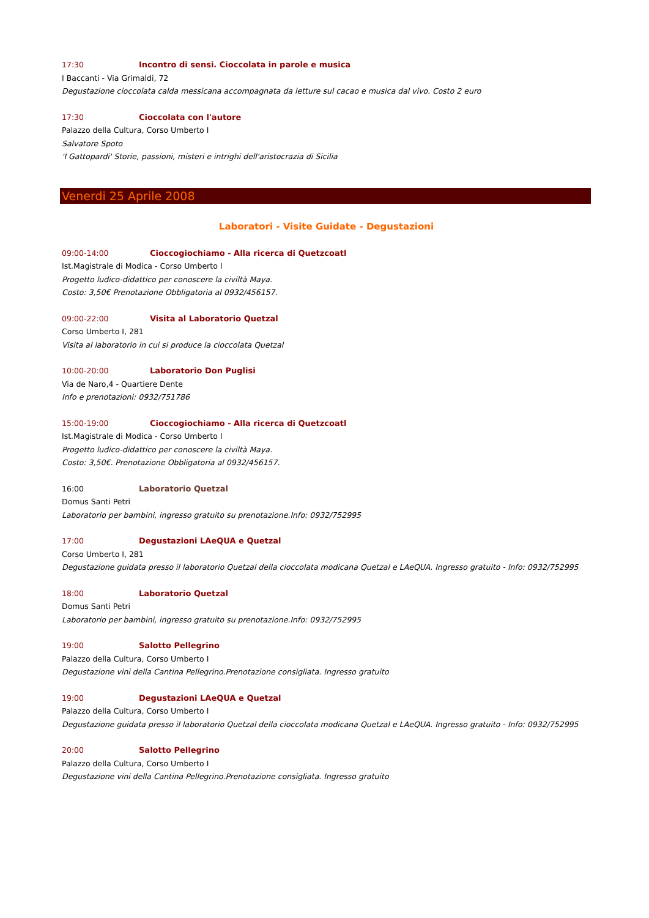17:30 Incontro di sensi. Cioccolata in parole e musica
I Baccanti - Via Grimaldi, 72
Degustazione cioccolata calda messicana accompagnata da letture sul cacao e musica dal vivo. Costo 2 euro
17:30 Cioccolata con l'autore
Palazzo della Cultura, Corso Umberto I
Salvatore Spoto
'I Gattopardi' Storie, passioni, misteri e intrighi dell'aristocrazia di Sicilia
Venerdi 25 Aprile 2008
Laboratori - Visite Guidate - Degustazioni
09:00-14:00 Cioccogiochiamo - Alla ricerca di Quetzcoatl
Ist.Magistrale di Modica - Corso Umberto I
Progetto ludico-didattico per conoscere la civiltà Maya.
Costo: 3,50€ Prenotazione Obbligatoria al 0932/456157.
09:00-22:00 Visita al Laboratorio Quetzal
Corso Umberto I, 281
Visita al laboratorio in cui si produce la cioccolata Quetzal
10:00-20:00 Laboratorio Don Puglisi
Via de Naro,4 - Quartiere Dente
Info e prenotazioni: 0932/751786
15:00-19:00 Cioccogiochiamo - Alla ricerca di Quetzcoatl
Ist.Magistrale di Modica - Corso Umberto I
Progetto ludico-didattico per conoscere la civiltà Maya.
Costo: 3,50€. Prenotazione Obbligatoria al 0932/456157.
16:00 Laboratorio Quetzal
Domus Santi Petri
Laboratorio per bambini, ingresso gratuito su prenotazione.Info: 0932/752995
17:00 Degustazioni LAeQUA e Quetzal
Corso Umberto I, 281
Degustazione guidata presso il laboratorio Quetzal della cioccolata modicana Quetzal e LAeQUA. Ingresso gratuito - Info: 0932/752995
18:00 Laboratorio Quetzal
Domus Santi Petri
Laboratorio per bambini, ingresso gratuito su prenotazione.Info: 0932/752995
19:00 Salotto Pellegrino
Palazzo della Cultura, Corso Umberto I
Degustazione vini della Cantina Pellegrino.Prenotazione consigliata. Ingresso gratuito
19:00 Degustazioni LAeQUA e Quetzal
Palazzo della Cultura, Corso Umberto I
Degustazione guidata presso il laboratorio Quetzal della cioccolata modicana Quetzal e LAeQUA. Ingresso gratuito - Info: 0932/752995
20:00 Salotto Pellegrino
Palazzo della Cultura, Corso Umberto I
Degustazione vini della Cantina Pellegrino.Prenotazione consigliata. Ingresso gratuito